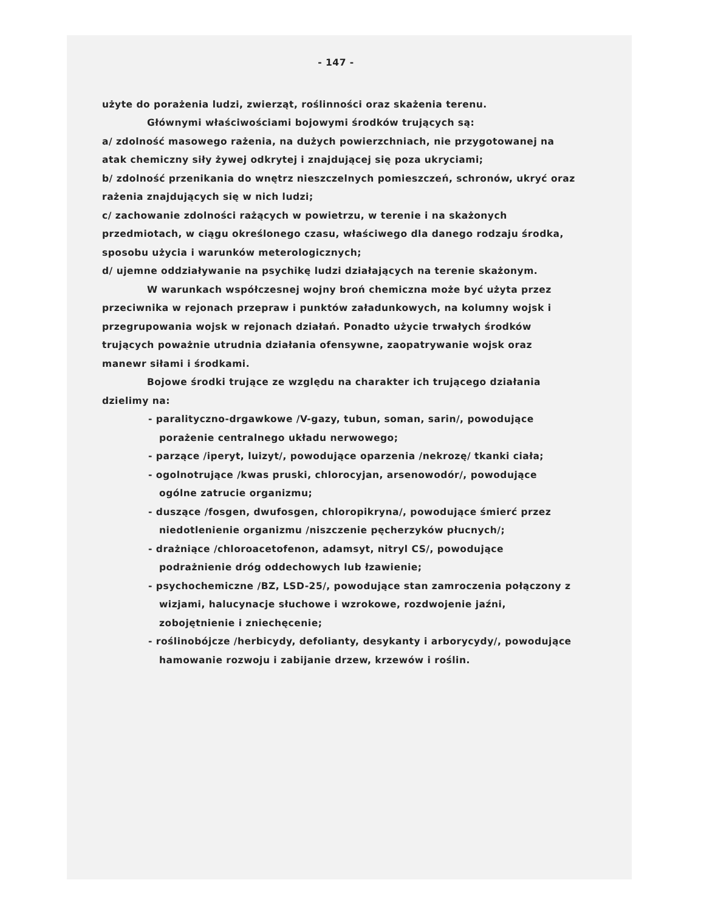- 147 -
użyte do porażenia ludzi, zwierząt, roślinności oraz skażenia terenu.
Głównymi właściwościami bojowymi środków trujących są:
a/ zdolność masowego rażenia, na dużych powierzchniach, nie przygotowanej na atak chemiczny siły żywej odkrytej i znajdującej się poza ukryciami;
b/ zdolność przenikania do wnętrz nieszczelnych pomieszczeń, schronów, ukryć oraz rażenia znajdujących się w nich ludzi;
c/ zachowanie zdolności rażących w powietrzu, w terenie i na skażonych przedmiotach, w ciągu określonego czasu, właściwego dla danego rodzaju środka, sposobu użycia i warunków meterologicznych;
d/ ujemne oddziaływanie na psychikę ludzi działających na terenie skażonym.
W warunkach współczesnej wojny broń chemiczna może być użyta przez przeciwnika w rejonach przepraw i punktów załadunkowych, na kolumny wojsk i przegrupowania wojsk w rejonach działań. Ponadto użycie trwałych środków trujących poważnie utrudnia działania ofensywne, zaopatrywanie wojsk oraz manewr siłami i środkami.
Bojowe środki trujące ze względu na charakter ich trującego działania dzielimy na:
- paralityczno-drgawkowe /V-gazy, tubun, soman, sarin/, powodujące porażenie centralnego układu nerwowego;
- parzące /iperyt, luizyt/, powodujące oparzenia /nekrozę/ tkanki ciała;
- ogolnotrujące /kwas pruski, chlorocyjan, arsenowodór/, powodujące ogólne zatrucie organizmu;
- duszące /fosgen, dwufosgen, chloropikryna/, powodujące śmierć przez niedotlenienie organizmu /niszczenie pęcherzyków płucnych/;
- drażniące /chloroacetofenon, adamsyt, nitryl CS/, powodujące podrażnienie dróg oddechowych lub łzawienie;
- psychochemiczne /BZ, LSD-25/, powodujące stan zamroczenia połączony z wizjami, halucynacje słuchowe i wzrokowe, rozdwojenie jaźni, zobojętnienie i zniechęcenie;
- roślinobójcze /herbicydy, defolianty, desykanty i arborycydy/, powodujące hamowanie rozwoju i zabijanie drzew, krzewów i roślin.